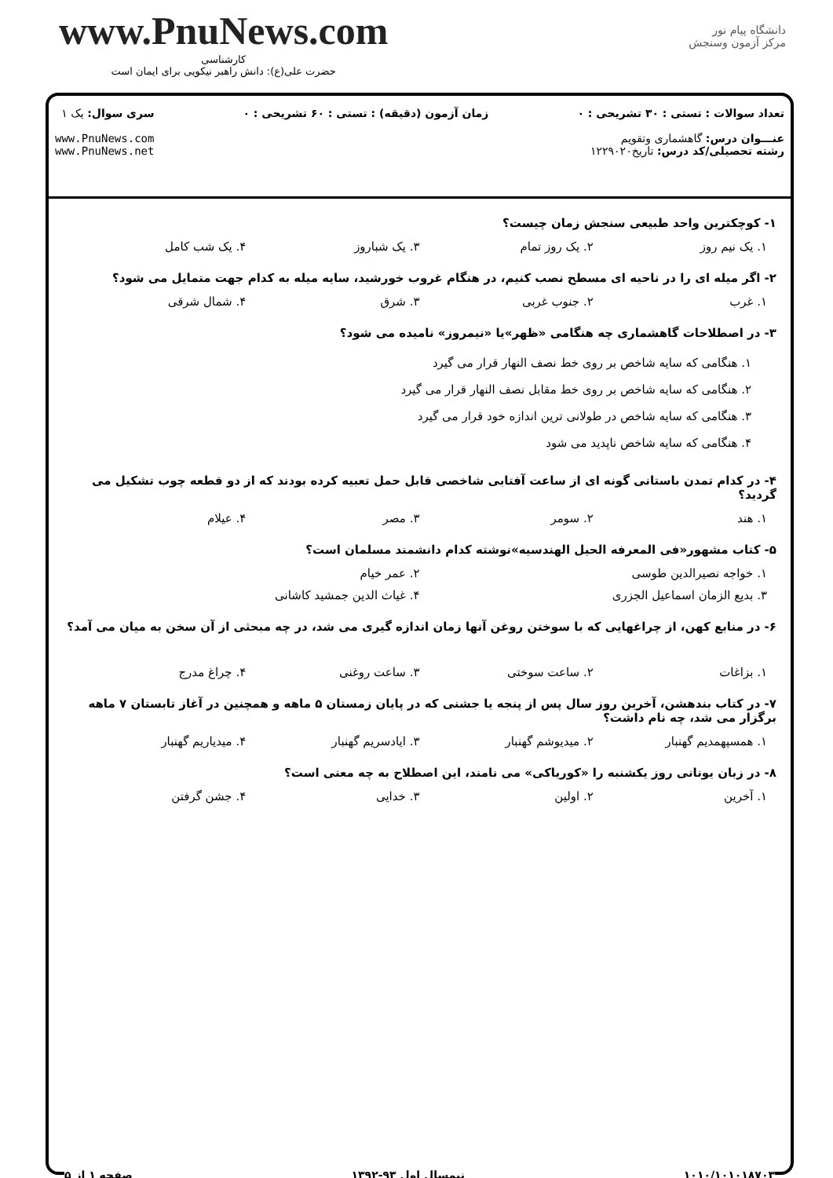www.PnuNews.com
کارشناسی
حضرت علی(ع): دانش راهبر نیکویی برای ایمان است
دانشگاه پیام نور
مرکز آزمون وسنجش
تعداد سوالات : تستی : ۳۰ تشریحی : ۰
عنـــوان درس: گاهشماری وتقویم
رشته تحصیلی/کد درس: تاریخ۱۲۲۹۰۲۰
زمان آزمون (دقیقه) : تستی : ۶۰ تشریحی : ۰
سری سوال: یک ۱
www.PnuNews.com
www.PnuNews.net
۱- کوچکترین واحد طبیعی سنجش زمان چیست؟
۱. یک نیم روز ۲. یک روز تمام ۳. یک شباروز ۴. یک شب کامل
۲- اگر میله ای را در ناحیه ای مسطح نصب کنیم، در هنگام غروب خورشید، سایه میله به کدام جهت متمایل می شود؟
۱. غرب ۲. جنوب غربی ۳. شرق ۴. شمال شرقی
۳- در اصطلاحات گاهشماری چه هنگامی «ظهر»یا «نیمروز» نامیده می شود؟
۱. هنگامی که سایه شاخص بر روی خط نصف النهار قرار می گیرد
۲. هنگامی که سایه شاخص بر روی خط مقابل نصف النهار قرار می گیرد
۳. هنگامی که سایه شاخص در طولانی ترین اندازه خود قرار می گیرد
۴. هنگامی که سایه شاخص ناپدید می شود
۴- در کدام تمدن باستانی گونه ای از ساعت آفتابی شاخصی قابل حمل تعبیه کرده بودند که از دو قطعه چوب تشکیل می گردید؟
۱. هند ۲. سومر ۳. مصر ۴. عیلام
۵- کتاب مشهور«فی المعرفه الحیل الهندسیه»نوشته کدام دانشمند مسلمان است؟
۱. خواجه نصیرالدین طوسی ۲. عمر خیام
۳. بدیع الزمان اسماعیل الجزری ۴. غیاث الدین جمشید کاشانی
۶- در منابع کهن، از چراغهایی که با سوختن روغن آنها زمان اندازه گیری می شد، در چه مبحثی از آن سخن به میان می آمد؟
۱. بزاغات ۲. ساعت سوختی ۳. ساعت روغنی ۴. چراغ مدرج
۷- در کتاب بندهشن، آخرین روز سال پس از پنجه یا جشنی که در پایان زمستان ۵ ماهه و همچنین در آغاز تابستان ۷ ماهه برگزار می شد، چه نام داشت؟
۱. همسپهمدیم گهنبار ۲. میدیوشم گهنبار ۳. ایادسریم گهنبار ۴. میدیاریم گهنبار
۸- در زبان یونانی روز یکشنبه را «کوریاکی» می نامند، این اصطلاح به چه معنی است؟
۱. آخرین ۲. اولین ۳. خدایی ۴. جشن گرفتن
۱۰۱۰/۱۰۱۰۱۸۷۰۳ نیمسال اول ۹۳-۱۳۹۲ صفحه ۱ از ۵